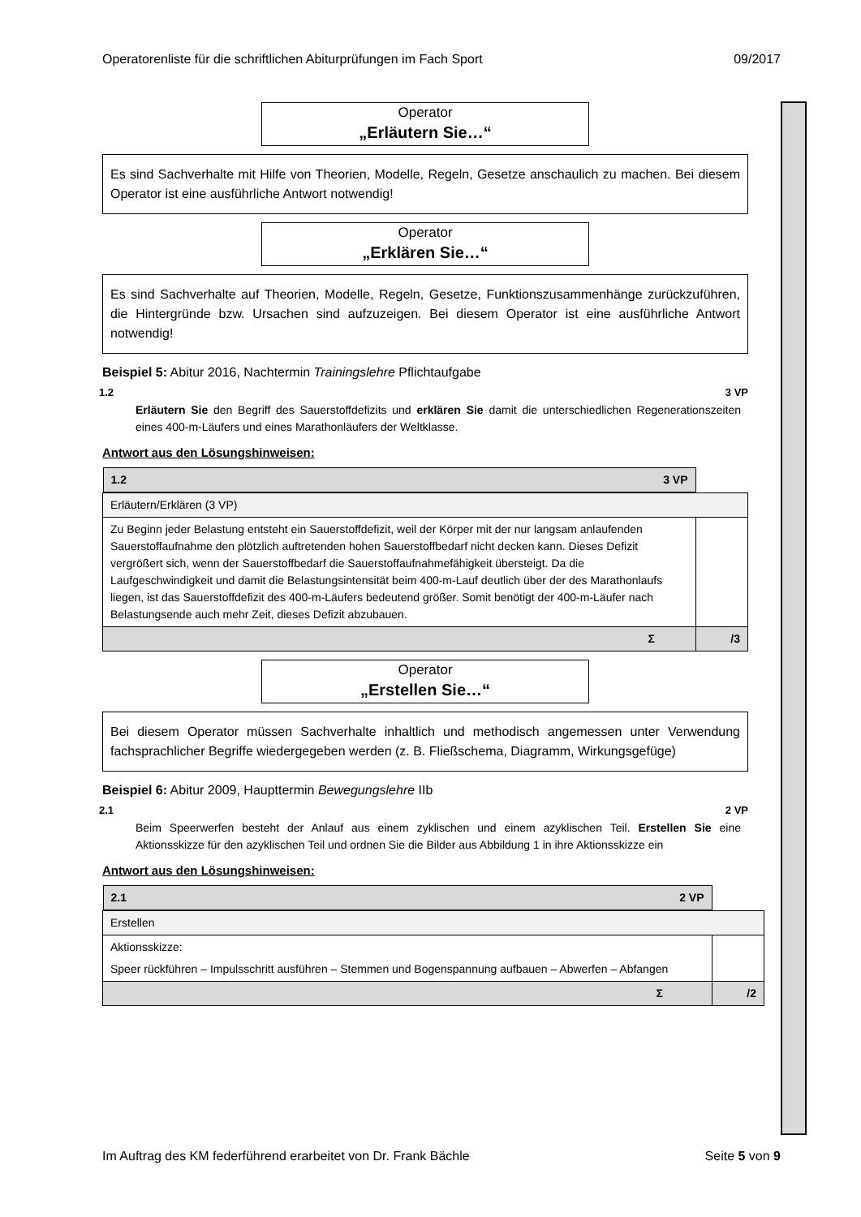Operatorenliste für die schriftlichen Abiturprüfungen im Fach Sport 09/2017
Operator
„Erläutern Sie…“
Es sind Sachverhalte mit Hilfe von Theorien, Modelle, Regeln, Gesetze anschaulich zu machen. Bei diesem Operator ist eine ausführliche Antwort notwendig!
Operator
„Erklären Sie…“
Es sind Sachverhalte auf Theorien, Modelle, Regeln, Gesetze, Funktionszusammenhänge zurückzuführen, die Hintergründe bzw. Ursachen sind aufzuzeigen. Bei diesem Operator ist eine ausführliche Antwort notwendig!
Beispiel 5: Abitur 2016, Nachtermin Trainingslehre Pflichtaufgabe
1.2 3 VP
Erläutern Sie den Begriff des Sauerstoffdefizits und erklären Sie damit die unterschiedlichen Regenerationszeiten eines 400-m-Läufers und eines Marathonläufers der Weltklasse.
Antwort aus den Lösungshinweisen:
| 1.2 3 VP | |
| Erläutern/Erklären (3 VP) | |
| Zu Beginn jeder Belastung entsteht ein Sauerstoffdefizit, weil der Körper mit der nur langsam anlaufenden Sauerstoffaufnahme den plötzlich auftretenden hohen Sauerstoffbedarf nicht decken kann. Dieses Defizit vergrößert sich, wenn der Sauerstoffbedarf die Sauerstoffaufnahmefähigkeit übersteigt. Da die Laufgeschwindigkeit und damit die Belastungsintensität beim 400-m-Lauf deutlich über der des Marathonlaufs liegen, ist das Sauerstoffdefizit des 400-m-Läufers bedeutend größer. Somit benötigt der 400-m-Läufer nach Belastungsende auch mehr Zeit, dieses Defizit abzubauen. | |
| Σ | /3 |
Operator
„Erstellen Sie…“
Bei diesem Operator müssen Sachverhalte inhaltlich und methodisch angemessen unter Verwendung fachsprachlicher Begriffe wiedergegeben werden (z. B. Fließschema, Diagramm, Wirkungsgefüge)
Beispiel 6: Abitur 2009, Haupttermin Bewegungslehre IIb
2.1 2 VP
Beim Speerwerfen besteht der Anlauf aus einem zyklischen und einem azyklischen Teil. Erstellen Sie eine Aktionsskizze für den azyklischen Teil und ordnen Sie die Bilder aus Abbildung 1 in ihre Aktionsskizze ein
Antwort aus den Lösungshinweisen:
| 2.1 2 VP | |
| Erstellen | |
| Aktionsskizze: Speer rückführen – Impulsschritt ausführen – Stemmen und Bogenspannung aufbauen – Abwerfen – Abfangen | |
| Σ | /2 |
Im Auftrag des KM federführend erarbeitet von Dr. Frank Bächle Seite 5 von 9